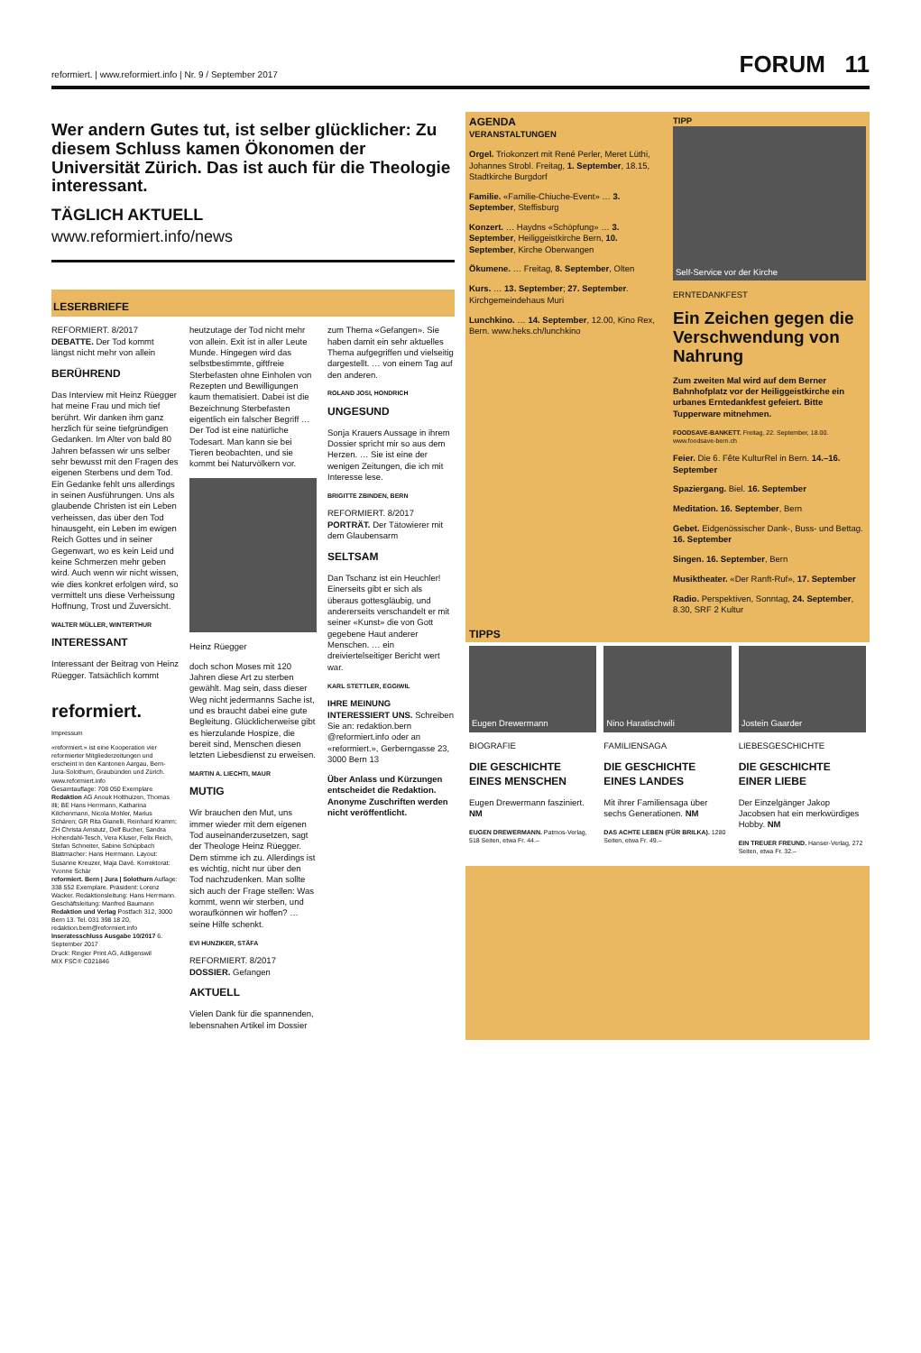reformiert. | www.reformiert.info | Nr. 9 / September 2017 FORUM 11
Wer andern Gutes tut, ist selber glücklicher: Zu diesem Schluss kamen Ökonomen der Universität Zürich. Das ist auch für die Theologie interessant.
TÄGLICH AKTUELL
www.reformiert.info/news
LESERBRIEFE
REFORMIERT. 8/2017
DEBATTE. Der Tod kommt längst nicht mehr von allein
BERÜHREND
Das Interview mit Heinz Rüegger hat meine Frau und mich tief berührt. Wir danken ihm ganz herzlich für seine tiefgründigen Gedanken. Im Alter von bald 80 Jahren befassen wir uns selber sehr bewusst mit den Fragen des eigenen Sterbens und dem Tod. Ein Gedanke fehlt uns allerdings in seinen Ausführungen. Uns als glaubende Christen ist ein Leben verheissen, das über den Tod hinausgeht, ein Leben im ewigen Reich Gottes und in seiner Gegenwart, wo es kein Leid und keine Schmerzen mehr geben wird. Auch wenn wir nicht wissen, wie dies konkret erfolgen wird, so vermittelt uns diese Verheissung Hoffnung, Trost und Zuversicht.
WALTER MÜLLER, WINTERTHUR
INTERESSANT
Interessant der Beitrag von Heinz Rüegger. Tatsächlich kommt
reformiert.
Impressum
«reformiert.» ist eine Kooperation vier reformierter Mitgliederzeitungen und erscheint in den Kantonen Aargau, Bern-Jura-Solothurn, Graubünden und Zürich. www.reformiert.info
Gesamtauflage: 708 050 Exemplare
Redaktion AG Anouk Holthuizen, Thomas Illi; BE Hans Herrmann, Katharina Kilchenmann, Nicola Mohler, Marius Schären; GR Rita Gianelli, Reinhard Kramm; ZH Christa Amstutz, Delf Bucher, Sandra Hohendahl-Tesch, Vera Kluser, Felix Reich, Stefan Schneiter, Sabine Schüpbach
Blattmacher: Hans Herrmann. Layout: Susanne Kreuzer, Maja Davé. Korrektorat: Yvonne Schär
reformiert. Bern | Jura | Solothurn Auflage: 338 552 Exemplare. Präsident: Lorenz Wacker. Redaktionsleitung: Hans Herrmann. Geschäftsleitung: Manfred Baumann
Redaktion und Verlag Postfach 312, 3000 Bern 13. Tel. 031 398 18 20, redaktion.bern@reformiert.info
Inseratesschluss Ausgabe 10/2017 6. September 2017
Druck: Ringier Print AG, Adligenswil
MIX FSC® C021846
heutzutage der Tod nicht mehr von allein. Exit ist in aller Leute Munde. Hingegen wird das selbstbestimmte, giftfreie Sterbefasten ohne Einholen von Rezepten und Bewilligungen kaum thematisiert. Dabei ist die Bezeichnung Sterbefasten eigentlich ein falscher Begriff … Der Tod ist eine natürliche Todesart. Man kann sie bei Tieren beobachten, und sie kommt bei Naturvölkern vor.
Heinz Rüegger
doch schon Moses mit 120 Jahren diese Art zu sterben gewählt. Mag sein, dass dieser Weg nicht jedermanns Sache ist, und es braucht dabei eine gute Begleitung. Glücklicherweise gibt es hierzulande Hospize, die bereit sind, Menschen diesen letzten Liebesdienst zu erweisen.
MARTIN A. LIECHTI, MAUR
MUTIG
Wir brauchen den Mut, uns immer wieder mit dem eigenen Tod auseinanderzusetzen, sagt der Theologe Heinz Rüegger. Dem stimme ich zu. Allerdings ist es wichtig, nicht nur über den Tod nachzudenken. Man sollte sich auch der Frage stellen: Was kommt, wenn wir sterben, und woraufkönnen wir hoffen? … seine Hilfe schenkt.
EVI HUNZIKER, STÄFA
REFORMIERT. 8/2017
DOSSIER. Gefangen
AKTUELL
Vielen Dank für die spannenden, lebensnahen Artikel im Dossier
zum Thema «Gefangen». Sie haben damit ein sehr aktuelles Thema aufgegriffen und vielseitig dargestellt. … von einem Tag auf den anderen.
ROLAND JOSI, HONDRICH
UNGESUND
Sonja Krauers Aussage in ihrem Dossier spricht mir so aus dem Herzen. … Sie ist eine der wenigen Zeitungen, die ich mit Interesse lese.
BRIGITTE ZBINDEN, BERN
REFORMIERT. 8/2017
PORTRÄT. Der Tätowierer mit dem Glaubensarm
SELTSAM
Dan Tschanz ist ein Heuchler! Einerseits gibt er sich als überaus gottesgläubig, und andererseits verschandelt er mit seiner «Kunst» die von Gott gegebene Haut anderer Menschen. … ein dreiviertelseitiger Bericht wert war.
KARL STETTLER, EGGIWIL
IHRE MEINUNG INTERESSIERT UNS. Schreiben Sie an: redaktion.bern @reformiert.info oder an «reformiert.», Gerberngasse 23, 3000 Bern 13
Über Anlass und Kürzungen entscheidet die Redaktion. Anonyme Zuschriften werden nicht veröffentlicht.
AGENDA
VERANSTALTUNGEN
Orgel. Triokonzert mit René Perler, Meret Lüthi, Johannes Strobl. Freitag, 1. September, 18.15, Stadtkirche Burgdorf
Familie. «Familie-Chiuche-Event» … 3. September, Steffisburg
Konzert. … Haydns «Schöpfung» … 3. September, Heiliggeistkirche Bern, 10. September, Kirche Oberwangen
Ökumene. … Freitag, 8. September, Olten
Kurs. … 13. September; 27. September. Kirchgemeindehaus Muri
Lunchkino. … 14. September, 12.00, Kino Rex, Bern. www.heks.ch/lunchkino
TIPP
Self-Service vor der Kirche
ERNTEDANKFEST
Ein Zeichen gegen die Verschwendung von Nahrung
Zum zweiten Mal wird auf dem Berner Bahnhofplatz vor der Heiliggeistkirche ein urbanes Erntedankfest gefeiert. Bitte Tupperware mitnehmen.
FOODSAVE-BANKETT. Freitag, 22. September, 18.00. www.foodsave-bern.ch
Feier. Die 6. Fête KulturRel in Bern. 14.–16. September
Spaziergang. Biel. 16. September
Meditation. 16. September, Bern
Gebet. Eidgenössischer Dank-, Buss- und Bettag. 16. September
Singen. 16. September, Bern
Musiktheater. «Der Ranft-Ruf», 17. September
Radio. Perspektiven, Sonntag, 24. September, 8.30, SRF 2 Kultur
TIPPS
Eugen Drewermann
BIOGRAFIE
DIE GESCHICHTE EINES MENSCHEN
Eugen Drewermann fasziniert. NM
EUGEN DREWERMANN. Patmos-Verlag, 518 Seiten, etwa Fr. 44.–
Nino Haratischwili
FAMILIENSAGA
DIE GESCHICHTE EINES LANDES
Mit ihrer Familiensaga über sechs Generationen. NM
DAS ACHTE LEBEN (FÜR BRILKA). 1280 Seiten, etwa Fr. 49.–
Jostein Gaarder
LIEBESGESCHICHTE
DIE GESCHICHTE EINER LIEBE
Der Einzelgänger Jakop Jacobsen hat ein merkwürdiges Hobby. NM
EIN TREUER FREUND. Hanser-Verlag, 272 Seiten, etwa Fr. 32.–